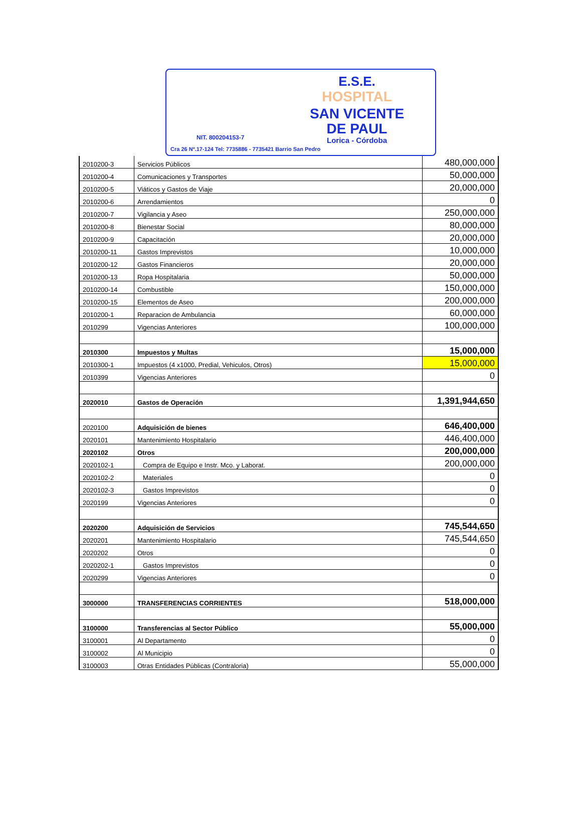E.S.E.
HOSPITAL
SAN VICENTE
DE PAUL
NIT. 800204153-7 Lorica - Córdoba
Cra 26 Nº.17-124 Tel: 7735886 - 7735421 Barrio San Pedro
| 2010200-3 | Servicios Públicos | 480,000,000 |
| 2010200-4 | Comunicaciones y Transportes | 50,000,000 |
| 2010200-5 | Viáticos y Gastos de Viaje | 20,000,000 |
| 2010200-6 | Arrendamientos | 0 |
| 2010200-7 | Vigilancia y Aseo | 250,000,000 |
| 2010200-8 | Bienestar Social | 80,000,000 |
| 2010200-9 | Capacitación | 20,000,000 |
| 2010200-11 | Gastos Imprevistos | 10,000,000 |
| 2010200-12 | Gastos Financieros | 20,000,000 |
| 2010200-13 | Ropa Hospitalaria | 50,000,000 |
| 2010200-14 | Combustible | 150,000,000 |
| 2010200-15 | Elementos de Aseo | 200,000,000 |
| 2010200-1 | Reparacion de Ambulancia | 60,000,000 |
| 2010299 | Vigencias Anteriores | 100,000,000 |
| 2010300 | Impuestos y Multas | 15,000,000 |
| 2010300-1 | Impuestos (4 x1000, Predial, Vehiculos, Otros) | 15,000,000 |
| 2010399 | Vigencias Anteriores | 0 |
| 2020010 | Gastos de Operación | 1,391,944,650 |
| 2020100 | Adquisición de bienes | 646,400,000 |
| 2020101 | Mantenimiento Hospitalario | 446,400,000 |
| 2020102 | Otros | 200,000,000 |
| 2020102-1 | Compra de Equipo e Instr. Mco. y Laborat. | 200,000,000 |
| 2020102-2 | Materiales | 0 |
| 2020102-3 | Gastos Imprevistos | 0 |
| 2020199 | Vigencias Anteriores | 0 |
| 2020200 | Adquisición de Servicios | 745,544,650 |
| 2020201 | Mantenimiento Hospitalario | 745,544,650 |
| 2020202 | Otros | 0 |
| 2020202-1 | Gastos Imprevistos | 0 |
| 2020299 | Vigencias Anteriores | 0 |
| 3000000 | TRANSFERENCIAS CORRIENTES | 518,000,000 |
| 3100000 | Transferencias al Sector Público | 55,000,000 |
| 3100001 | Al Departamento | 0 |
| 3100002 | Al Municipio | 0 |
| 3100003 | Otras Entidades Públicas (Contraloria) | 55,000,000 |